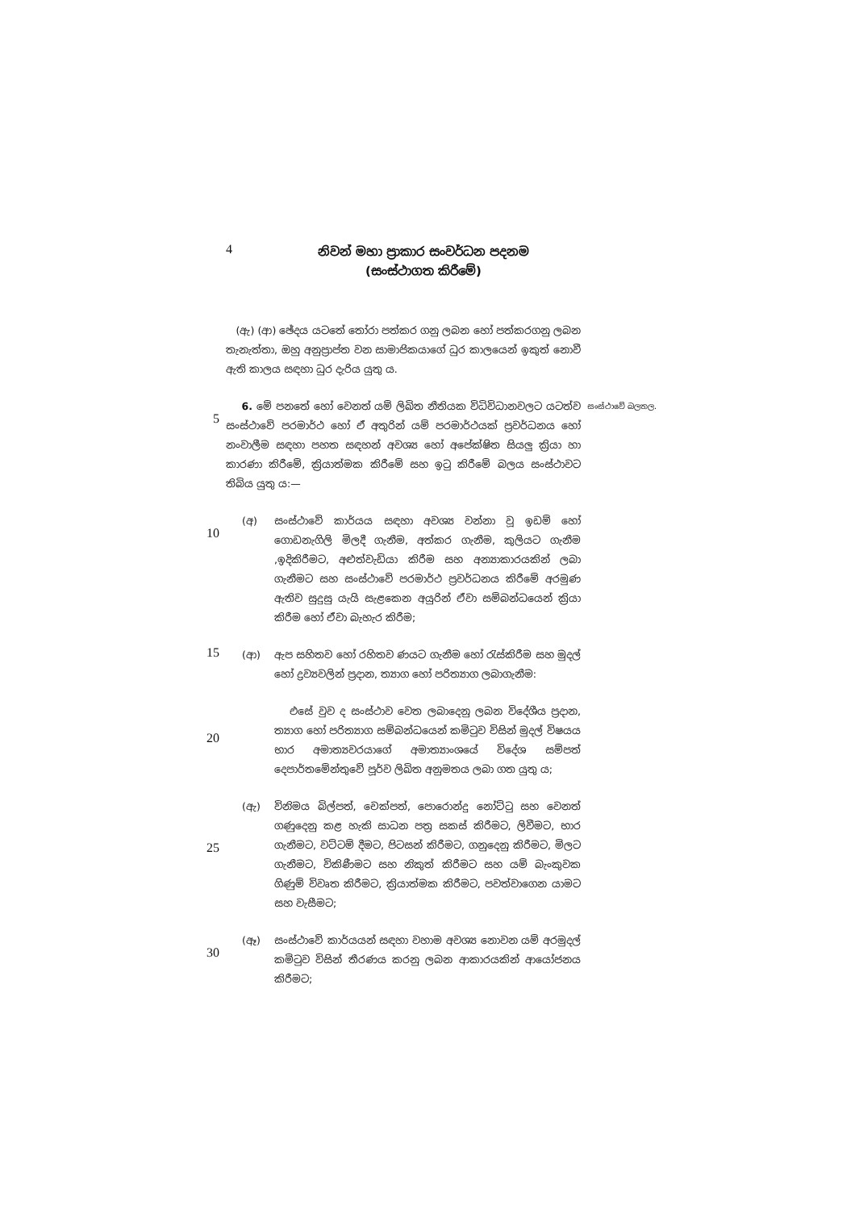4
නිවන් මහා ප්‍රාකාර සංවර්ධන පදනම
(සංස්ථාගත කිරීමේ)
(ඇ) (ආ) ඡේදය යටතේ තෝරා පත්කර ගනු ලබන හෝ පත්කරගනු ලබන තැනැත්තා, ඔහු අනුප්‍රාප්ත වන සාමාජිකයාගේ ධුර කාලයෙන් ඉකුත් නොවී ඇති කාලය සඳහා ධුර දැරිය යුතු ය.
5
6. මේ පනතේ හෝ වෙනත් යම් ලිඛිත නීතියක විධිවිධානවලට යටත්ව සංස්ථාවේ පරමාර්ථ හෝ ඒ අතුරින් යම් පරමාර්ථයක් ප්‍රවර්ධනය හෝ නංවාලීම සඳහා පහත සඳහන් අවශ්‍ය හෝ අපේක්ෂිත සියලු ක්‍රියා හා කාරණා කිරීමේ, ක්‍රියාත්මක කිරීමේ සහ ඉටු කිරීමේ බලය සංස්ථාවට තිබිය යුතු ය:—
සංස්ථාවේ බලතල.
10
(අ) සංස්ථාවේ කාර්යය සඳහා අවශ්‍ය වන්නා වූ ඉඩම් හෝ ගොඩනැගිලි මිලදී ගැනීම, අත්කර ගැනීම, කුලියට ගැනීම ,ඉදිකිරීමට, අළුත්වැඩියා කිරීම සහ අන්‍යාකාරයකින් ලබා ගැනීමට සහ සංස්ථාවේ පරමාර්ථ ප්‍රවර්ධනය කිරීමේ අරමුණ ඇතිව සුදුසු යැයි සැළකෙන අයුරින් ඒවා සම්බන්ධයෙන් ක්‍රියා කිරීම හෝ ඒවා බැහැර කිරීම;
15
(ආ) ඇප සහිතව හෝ රහිතව ණයට ගැනීම හෝ රැස්කිරීම සහ මුදල් හෝ ද්‍රව්‍යවලින් ප්‍රදාන, ත්‍යාග හෝ පරිත්‍යාග ලබාගැනීම:
20
එසේ වුව ද සංස්ථාව වෙත ලබාදෙනු ලබන විදේශීය ප්‍රදාන, ත්‍යාග හෝ පරිත්‍යාග සම්බන්ධයෙන් කමිටුව විසින් මුදල් විෂයය භාර අමාත්‍යවරයාගේ අමාත්‍යාංශයේ විදේශ සම්පත් දෙපාර්තමේන්තුවේ පූර්ව ලිඛිත අනුමතය ලබා ගත යුතු ය;
25
(ඇ) විනිමය බිල්පත්, චෙක්පත්, පොරොන්දු නෝට්ටු සහ වෙනත් ගණුදෙනු කළ හැකි සාධන පත්‍ර සකස් කිරීමට, ලිවීමට, භාර ගැනීමට, වට්ටම් දීමට, පිටසන් කිරීමට, ගනුදෙනු කිරීමට, මිලට ගැනීමට, විකිණීමට සහ නිකුත් කිරීමට සහ යම් බැංකුවක ගිණුම් විවෘත කිරීමට, ක්‍රියාත්මක කිරීමට, පවත්වාගෙන යාමට සහ වැසීමට;
30
(ඈ) සංස්ථාවේ කාර්යයන් සඳහා වහාම අවශ්‍ය නොවන යම් අරමුදල් කමිටුව විසින් තීරණය කරනු ලබන ආකාරයකින් ආයෝජනය කිරීමට;